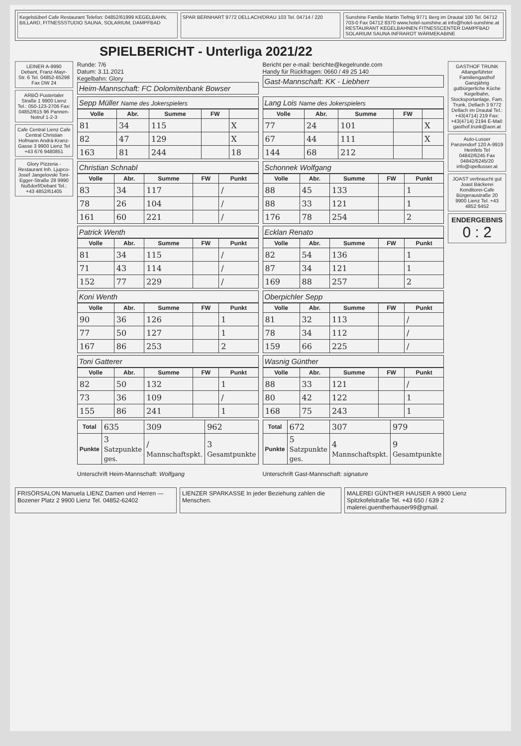Kegelstüberl Cafe Restaurant Telefon: 04852/61999 KEGELBAHN, BILLARD, FITNESSSTUDIO SAUNA, SOLARIUM, DAMPFBAD
SPAR BERNHART 9772 DELLACH/DRAU 103 Tel. 04714 / 220
Sunshine Familie Martin Tiefnig 9771 Berg im Drautal 100 Tel. 04712 703-0 Fax 04712 8370 www.hotel-sunshine.at info@hotel-sunshine.at RESTAURANT KEGELBAHNEN FITNESSCENTER DAMPFBAD SOLARIUM SAUNA INFRAROT WÄRMEKABINE
SPIELBERICHT - Unterliga 2021/22
LEINER A-9990 Debant, Franz-Mayr-Str. 6 Tel. 04852-65298 Fax DW 24
ARBÖ Pustertaler Straße 1 9900 Lienz Tel.: 050-123-2706 Fax: 04852/615 96 Pannen-Notruf 1-2-3
Cafe Central Lienz Cafe Central Christian Hofmann Andrä-Kranz-Gasse 3 9900 Lienz Tel +43 676 9480851
Glory Pizzeria - Restaurant Inh. Ljupco-Josef Jangelovski Toni-Egger-Straße 28 9990 Nußdorf/Debant Tel.: +43 4852/61405
Runde: 7/6
Datum: 3.11.2021
Kegelbahn: Glory
Heim-Mannschaft: FC Dolomitenbank Bowser
Bericht per e-mail: berichte@kegelrunde.com
Handy für Rückfragen: 0660 / 49 25 140
Gast-Mannschaft: KK - Liebherr
Sepp Müller Name des Jokerspielers
| Volle | Abr. | Summe | FW | |
| --- | --- | --- | --- | --- |
| 81 | 34 | 115 | | X |
| 82 | 47 | 129 | | X |
| 163 | 81 | 244 | | 18 |
Lang Lois Name des Jokerspielers
| Volle | Abr. | Summe | FW | |
| --- | --- | --- | --- | --- |
| 77 | 24 | 101 | | X |
| 67 | 44 | 111 | | X |
| 144 | 68 | 212 | | |
Christian Schnabl
| Volle | Abr. | Summe | FW | Punkt |
| --- | --- | --- | --- | --- |
| 83 | 34 | 117 | | / |
| 78 | 26 | 104 | | / |
| 161 | 60 | 221 | | / |
Schonnek Wolfgang
| Volle | Abr. | Summe | FW | Punkt |
| --- | --- | --- | --- | --- |
| 88 | 45 | 133 | | 1 |
| 88 | 33 | 121 | | 1 |
| 176 | 78 | 254 | | 2 |
Patrick Wenth
| Volle | Abr. | Summe | FW | Punkt |
| --- | --- | --- | --- | --- |
| 81 | 34 | 115 | | / |
| 71 | 43 | 114 | | / |
| 152 | 77 | 229 | | / |
Ecklan Renato
| Volle | Abr. | Summe | FW | Punkt |
| --- | --- | --- | --- | --- |
| 82 | 54 | 136 | | 1 |
| 87 | 34 | 121 | | 1 |
| 169 | 88 | 257 | | 2 |
Koni Wenth
| Volle | Abr. | Summe | FW | Punkt |
| --- | --- | --- | --- | --- |
| 90 | 36 | 126 | | 1 |
| 77 | 50 | 127 | | 1 |
| 167 | 86 | 253 | | 2 |
Oberpichler Sepp
| Volle | Abr. | Summe | FW | Punkt |
| --- | --- | --- | --- | --- |
| 81 | 32 | 113 | | / |
| 78 | 34 | 112 | | / |
| 159 | 66 | 225 | | / |
Toni Gatterer
| Volle | Abr. | Summe | FW | Punkt |
| --- | --- | --- | --- | --- |
| 82 | 50 | 132 | | 1 |
| 73 | 36 | 109 | | / |
| 155 | 86 | 241 | | 1 |
Wasnig Günther
| Volle | Abr. | Summe | FW | Punkt |
| --- | --- | --- | --- | --- |
| 88 | 33 | 121 | | / |
| 80 | 42 | 122 | | 1 |
| 168 | 75 | 243 | | 1 |
| Total | 635 | 309 | 962 |
| Punkte | 3 Satzpunkte ges. | / Mannschaftspkt. | 3 Gesamtpunkte |
Unterschrift Heim-Mannschaft: Wolfgang
| Total | 672 | 307 | 979 |
| Punkte | 5 Satzpunkte ges. | 4 Mannschaftspkt. | 9 Gesamtpunkte |
Unterschrift Gast-Mannschaft: signature
GASTHOF TRUNK Altangeführter Familiengasthof Ganzjährig gutbürgerliche Küche Kegelbahn, Stocksportanlage, Fam. Trunk, Dellach 3 9772 Dellach im Drautal Tel.: +43(4714) 219 Fax: +43(4714) 2194 E-Mail: gasthof.trunk@aon.at
Auto-Lusser Panzendorf 120 A-9919 Heinfels Tel 04842/6245 Fax 04842/6245/20 info@opellusser.at
JOAST verbraucht gut Joast Bäckerei Konditorei-Cafe Bürgeraustraße 20 9900 Lienz Tel. +43 4852 6452
ENDERGEBNIS
0 : 2
FRISÖRSALON Manuela LIENZ Damen und Herren — Bozener Platz 2 9900 Lienz Tel. 04852-62402
LIENZER SPARKASSE In jeder Beziehung zahlen die Menschen.
MALEREI GÜNTHER HAUSER A 9900 Lienz Spitzkofelstraße Tel. +43 650 / 639 2 malerei.guentherhauser99@gmail.